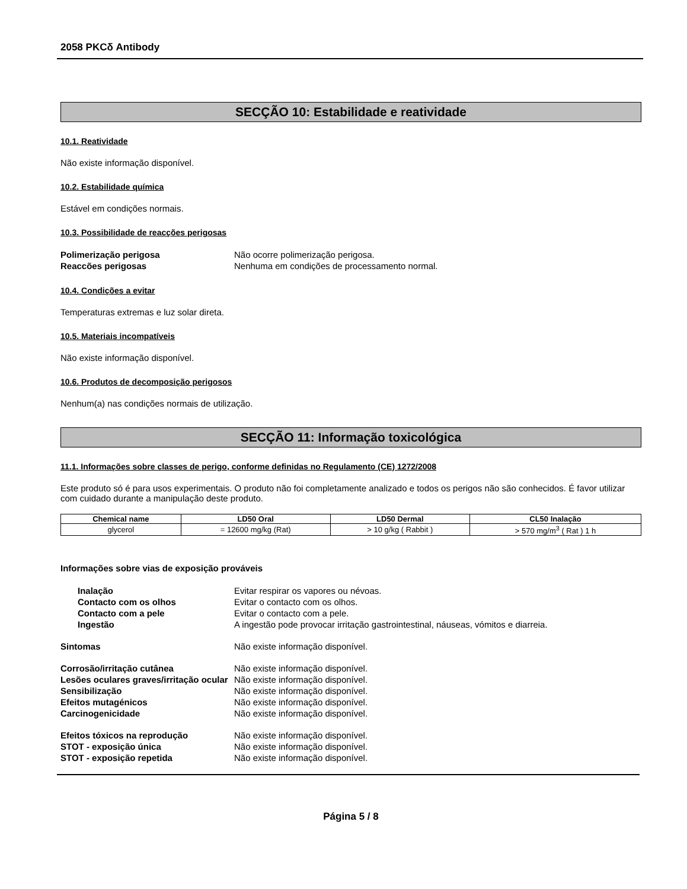2058 PKCδ Antibody
SECÇÃO 10: Estabilidade e reatividade
10.1. Reatividade
Não existe informação disponível.
10.2. Estabilidade química
Estável em condições normais.
10.3. Possibilidade de reacções perigosas
Polimerização perigosa Não ocorre polimerização perigosa. Reaccões perigosas Nenhuma em condições de processamento normal.
10.4. Condições a evitar
Temperaturas extremas e luz solar direta.
10.5. Materiais incompatíveis
Não existe informação disponível.
10.6. Produtos de decomposição perigosos
Nenhum(a) nas condições normais de utilização.
SECÇÃO 11: Informação toxicológica
11.1. Informações sobre classes de perigo, conforme definidas no Regulamento (CE) 1272/2008
Este produto só é para usos experimentais. O produto não foi completamente analizado e todos os perigos não são conhecidos. É favor utilizar com cuidado durante a manipulação deste produto.
| Chemical name | LD50 Oral | LD50 Dermal | CL50 Inalação |
| --- | --- | --- | --- |
| glycerol | = 12600 mg/kg (Rat) | > 10 g/kg ( Rabbit ) | > 570 mg/m<sup>3</sup> ( Rat ) 1 h |
Informações sobre vias de exposição prováveis
Inalação Evitar respirar os vapores ou névoas. Contacto com os olhos Evitar o contacto com os olhos. Contacto com a pele Evitar o contacto com a pele. Ingestão A ingestão pode provocar irritação gastrointestinal, náuseas, vómitos e diarreia.
Sintomas Não existe informação disponível.
Corrosão/irritação cutânea Não existe informação disponível. Lesões oculares graves/irritação ocular Não existe informação disponível. Sensibilização Não existe informação disponível. Efeitos mutagénicos Não existe informação disponível. Carcinogenicidade Não existe informação disponível.
Efeitos tóxicos na reprodução Não existe informação disponível. STOT - exposição única Não existe informação disponível. STOT - exposição repetida Não existe informação disponível.
Página 5 / 8